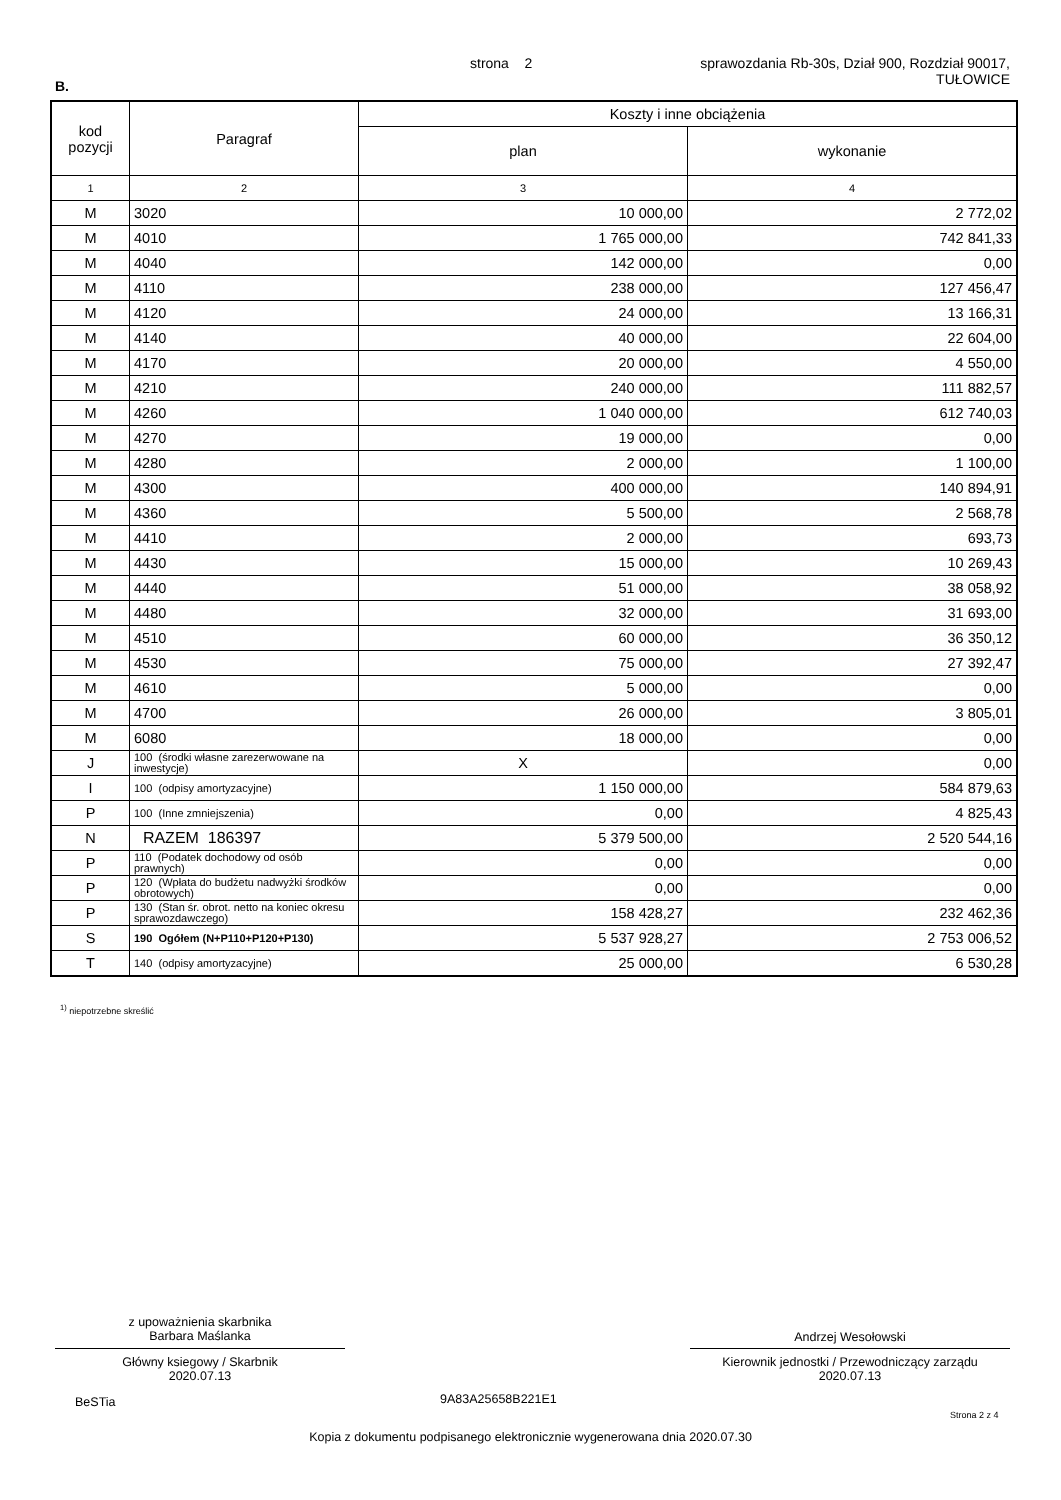strona 2
sprawozdania Rb-30s, Dział 900, Rozdział 90017,
TUŁOWICE
B.
| kod pozycji | Paragraf | Koszty i inne obciążenia | |
| --- | --- | --- | --- |
| | | plan | wykonanie |
| 1 | 2 | 3 | 4 |
| M | 3020 | 10 000,00 | 2 772,02 |
| M | 4010 | 1 765 000,00 | 742 841,33 |
| M | 4040 | 142 000,00 | 0,00 |
| M | 4110 | 238 000,00 | 127 456,47 |
| M | 4120 | 24 000,00 | 13 166,31 |
| M | 4140 | 40 000,00 | 22 604,00 |
| M | 4170 | 20 000,00 | 4 550,00 |
| M | 4210 | 240 000,00 | 111 882,57 |
| M | 4260 | 1 040 000,00 | 612 740,03 |
| M | 4270 | 19 000,00 | 0,00 |
| M | 4280 | 2 000,00 | 1 100,00 |
| M | 4300 | 400 000,00 | 140 894,91 |
| M | 4360 | 5 500,00 | 2 568,78 |
| M | 4410 | 2 000,00 | 693,73 |
| M | 4430 | 15 000,00 | 10 269,43 |
| M | 4440 | 51 000,00 | 38 058,92 |
| M | 4480 | 32 000,00 | 31 693,00 |
| M | 4510 | 60 000,00 | 36 350,12 |
| M | 4530 | 75 000,00 | 27 392,47 |
| M | 4610 | 5 000,00 | 0,00 |
| M | 4700 | 26 000,00 | 3 805,01 |
| M | 6080 | 18 000,00 | 0,00 |
| J | 100 (środki własne zarezerwowane na inwestycje) | X | 0,00 |
| I | 100 (odpisy amortyzacyjne) | 1 150 000,00 | 584 879,63 |
| P | 100 (Inne zmniejszenia) | 0,00 | 4 825,43 |
| N | RAZEM 186397 | 5 379 500,00 | 2 520 544,16 |
| P | 110 (Podatek dochodowy od osób prawnych) | 0,00 | 0,00 |
| P | 120 (Wpłata do budżetu nadwyżki środków obrotowych) | 0,00 | 0,00 |
| P | 130 (Stan śr. obrot. netto na koniec okresu sprawozdawczego) | 158 428,27 | 232 462,36 |
| S | 190 Ogółem (N+P110+P120+P130) | 5 537 928,27 | 2 753 006,52 |
| T | 140 (odpisy amortyzacyjne) | 25 000,00 | 6 530,28 |
<sup>1)</sup> niepotrzebne skreślić
z upoważnienia skarbnika
Barbara Maślanka
Główny ksiegowy / Skarbnik
2020.07.13
Andrzej Wesołowski
Kierownik jednostki / Przewodniczący zarządu
2020.07.13
BeSTia 9A83A25658B221E1
Strona 2 z 4
Kopia z dokumentu podpisanego elektronicznie wygenerowana dnia 2020.07.30